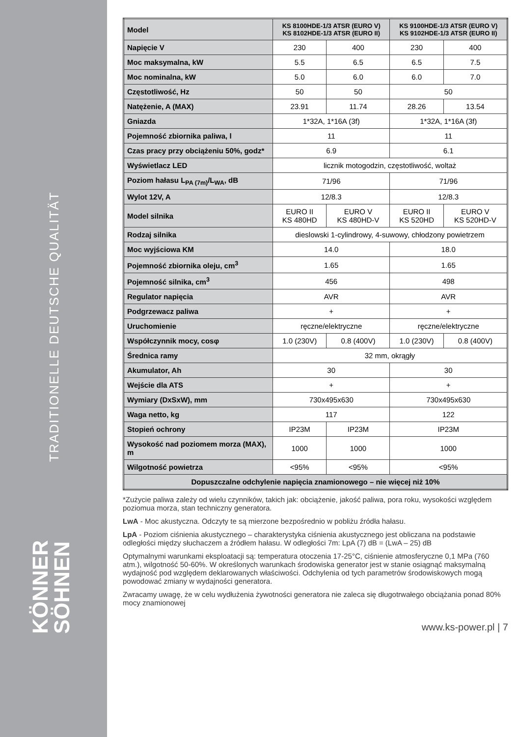TRADITIONELLE DEUTSCHE QUALITÄT
KÖNNER
SÖHNEN
| Model | KS 8100HDE-1/3 ATSR (EURO V) KS 8102HDE-1/3 ATSR (EURO II) | | KS 9100HDE-1/3 ATSR (EURO V) KS 9102HDE-1/3 ATSR (EURO II) | |
| Napięcie V | 230 | 400 | 230 | 400 |
| Moc maksymalna, kW | 5.5 | 6.5 | 6.5 | 7.5 |
| Moc nominalna, kW | 5.0 | 6.0 | 6.0 | 7.0 |
| Częstotliwość, Hz | 50 | 50 | 50 | |
| Natężenie, A (MAX) | 23.91 | 11.74 | 28.26 | 13.54 |
| Gniazda | 1*32A, 1*16A (3f) | | 1*32A, 1*16A (3f) | |
| Pojemność zbiornika paliwa, l | 11 | | 11 | |
| Czas pracy przy obciążeniu 50%, godz* | 6.9 | | 6.1 | |
| Wyświetlacz LED | licznik motogodzin, częstotliwość, woltaż | | | |
| Poziom hałasu L<sub>PA (7m)</sub>/L<sub>WA</sub>, dB | 71/96 | | 71/96 | |
| Wylot 12V, A | 12/8.3 | | 12/8.3 | |
| Model silnika | EURO II KS 480HD | EURO V KS 480HD-V | EURO II KS 520HD | EURO V KS 520HD-V |
| Rodzaj silnika | dieslowski 1-cylindrowy, 4-suwowy, chłodzony powietrzem | | | |
| Moc wyjściowa KM | 14.0 | | 18.0 | |
| Pojemność zbiornika oleju, cm<sup>3</sup> | 1.65 | | 1.65 | |
| Pojemność silnika, cm<sup>3</sup> | 456 | | 498 | |
| Regulator napięcia | AVR | | AVR | |
| Podgrzewacz paliwa | + | | + | |
| Uruchomienie | ręczne/elektryczne | | ręczne/elektryczne | |
| Współczynnik mocy, cosφ | 1.0 (230V) | 0.8 (400V) | 1.0 (230V) | 0.8 (400V) |
| Średnica ramy | 32 mm, okrągły | | | |
| Akumulator, Ah | 30 | | 30 | |
| Wejście dla ATS | + | | + | |
| Wymiary (DxSxW), mm | 730x495x630 | | 730x495x630 | |
| Waga netto, kg | 117 | | 122 | |
| Stopień ochrony | IP23M | IP23M | IP23M | |
| Wysokość nad poziomem morza (MAX), m | 1000 | 1000 | 1000 | |
| Wilgotność powietrza | <95% | <95% | <95% | |
| Dopuszczalne odchylenie napięcia znamionowego – nie więcej niż 10% | | | | |
*Zużycie paliwa zależy od wielu czynników, takich jak: obciążenie, jakość paliwa, pora roku, wysokości względem poziomua morza, stan techniczny generatora.
LwA - Moc akustyczna. Odczyty te są mierzone bezpośrednio w pobliżu źródła hałasu.
LpA - Poziom ciśnienia akustycznego – charakterystyka ciśnienia akustycznego jest obliczana na podstawie odległości między słuchaczem a źródłem hałasu. W odległości 7m: LpA (7) dB = (LwA – 25) dB
Optymalnymi warunkami eksploatacji są: temperatura otoczenia 17-25°C, ciśnienie atmosferyczne 0,1 MPa (760 atm.), wilgotność 50-60%. W określonych warunkach środowiska generator jest w stanie osiągnąć maksymalną wydajność pod względem deklarowanych właściwości. Odchylenia od tych parametrów środowiskowych mogą powodować zmiany w wydajności generatora.
Zwracamy uwagę, że w celu wydłużenia żywotności generatora nie zaleca się długotrwałego obciążania ponad 80% mocy znamionowej
www.ks-power.pl | 7